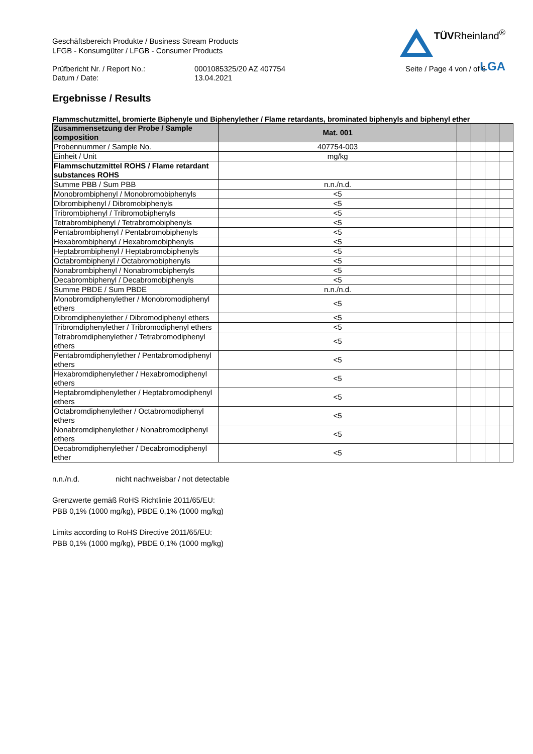Geschäftsbereich Produkte / Business Stream Products
LFGB - Konsumgüter / LFGB - Consumer Products
TÜVRheinland<sup>®</sup>
LGA
Prüfbericht Nr. / Report No.:
Datum / Date:
0001085325/20 AZ 407754
13.04.2021
Seite / Page 4 von / of 6
Ergebnisse / Results
Flammschutzmittel, bromierte Biphenyle und Biphenylether / Flame retardants, brominated biphenyls and biphenyl ether
| Zusammensetzung der Probe / Sample composition | Mat. 001 | | | | |
| --- | --- | --- | --- | --- | --- |
| Probennummer / Sample No. | 407754-003 | | | | |
| Einheit / Unit | mg/kg | | | | |
| Flammschutzmittel ROHS / Flame retardant substances ROHS | | | | | |
| Summe PBB / Sum PBB | n.n./n.d. | | | | |
| Monobrombiphenyl / Monobromobiphenyls | <5 | | | | |
| Dibrombiphenyl / Dibromobiphenyls | <5 | | | | |
| Tribrombiphenyl / Tribromobiphenyls | <5 | | | | |
| Tetrabrombiphenyl / Tetrabromobiphenyls | <5 | | | | |
| Pentabrombiphenyl / Pentabromobiphenyls | <5 | | | | |
| Hexabrombiphenyl / Hexabromobiphenyls | <5 | | | | |
| Heptabrombiphenyl / Heptabromobiphenyls | <5 | | | | |
| Octabrombiphenyl / Octabromobiphenyls | <5 | | | | |
| Nonabrombiphenyl / Nonabromobiphenyls | <5 | | | | |
| Decabrombiphenyl / Decabromobiphenyls | <5 | | | | |
| Summe PBDE / Sum PBDE | n.n./n.d. | | | | |
| Monobromdiphenylether / Monobromodiphenyl ethers | <5 | | | | |
| Dibromdiphenylether / Dibromodiphenyl ethers | <5 | | | | |
| Tribromdiphenylether / Tribromodiphenyl ethers | <5 | | | | |
| Tetrabromdiphenylether / Tetrabromodiphenyl ethers | <5 | | | | |
| Pentabromdiphenylether / Pentabromodiphenyl ethers | <5 | | | | |
| Hexabromdiphenylether / Hexabromodiphenyl ethers | <5 | | | | |
| Heptabromdiphenylether / Heptabromodiphenyl ethers | <5 | | | | |
| Octabromdiphenylether / Octabromodiphenyl ethers | <5 | | | | |
| Nonabromdiphenylether / Nonabromodiphenyl ethers | <5 | | | | |
| Decabromdiphenylether / Decabromodiphenyl ether | <5 | | | | |
n.n./n.d. nicht nachweisbar / not detectable
Grenzwerte gemäß RoHS Richtlinie 2011/65/EU:
PBB 0,1% (1000 mg/kg), PBDE 0,1% (1000 mg/kg)
Limits according to RoHS Directive 2011/65/EU:
PBB 0,1% (1000 mg/kg), PBDE 0,1% (1000 mg/kg)